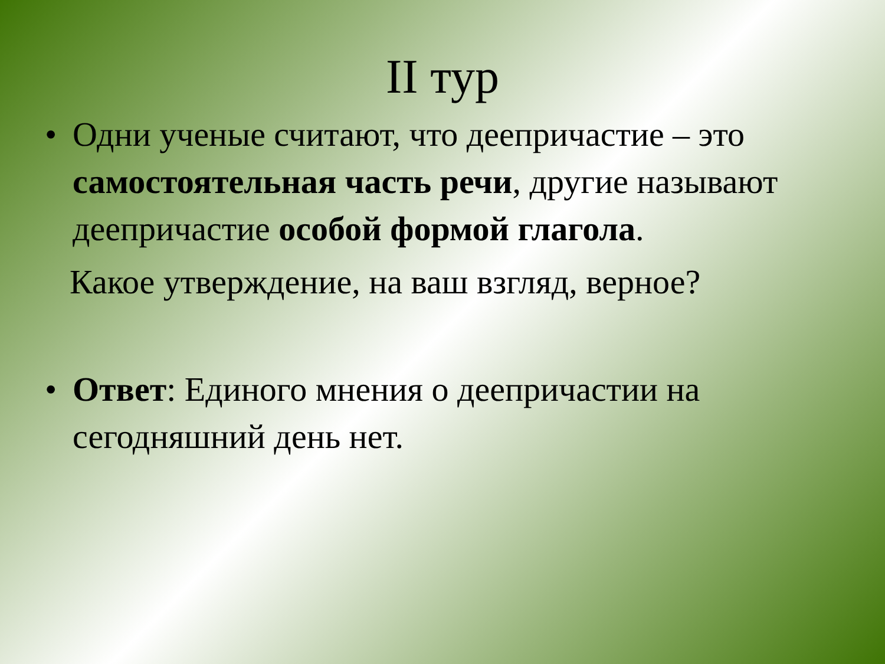II тур
• Одни ученые считают, что деепричастие – это самостоятельная часть речи, другие называют деепричастие особой формой глагола.
Какое утверждение, на ваш взгляд, верное?
• Ответ: Единого мнения о деепричастии на сегодняшний день нет.